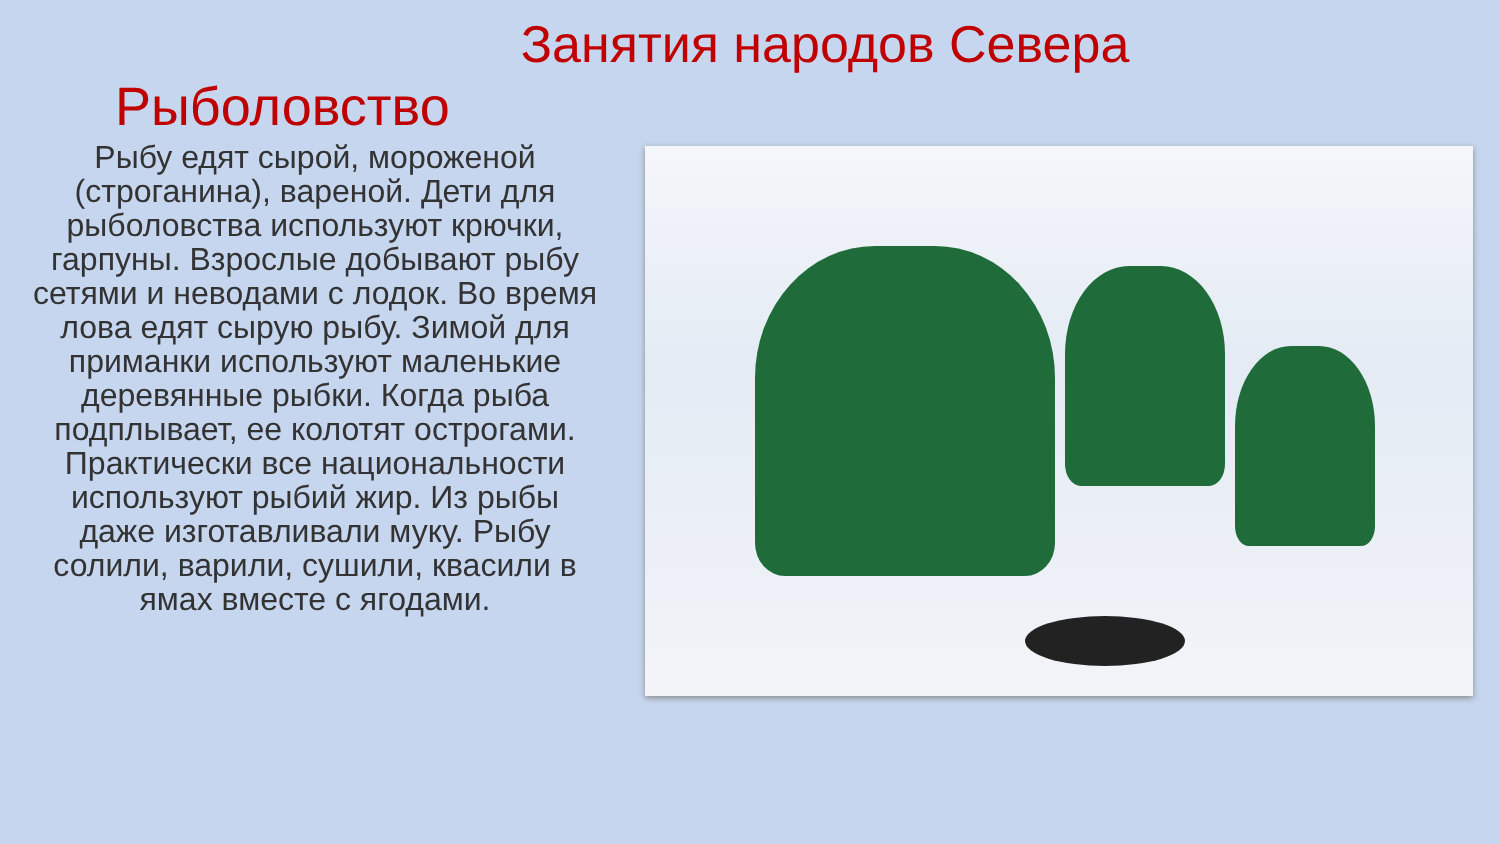Занятия народов Севера
Рыболовство
Рыбу едят сырой, мороженой (строганина), вареной. Дети для рыболовства используют крючки, гарпуны. Взрослые добывают рыбу сетями и неводами с лодок. Во время лова едят сырую рыбу. Зимой для приманки используют маленькие деревянные рыбки. Когда рыба подплывает, ее колотят острогами. Практически все национальности используют рыбий жир. Из рыбы даже изготавливали муку. Рыбу солили, варили, сушили, квасили в ямах вместе с ягодами.